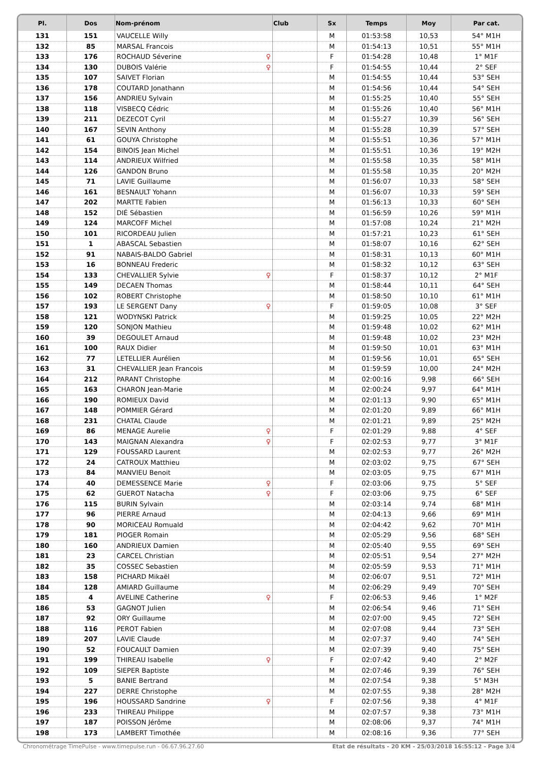| Pl. | Dos | Nom-prénom | Club | Sx | Temps | Moy | Par cat. |
| --- | --- | --- | --- | --- | --- | --- | --- |
| 131 | 151 | VAUCELLE Willy | | M | 01:53:58 | 10,53 | 54° M1H |
| 132 | 85 | MARSAL Francois | | M | 01:54:13 | 10,51 | 55° M1H |
| 133 | 176 | ROCHAUD Séverine ♀ | | F | 01:54:28 | 10,48 | 1° M1F |
| 134 | 130 | DUBOIS Valérie ♀ | | F | 01:54:55 | 10,44 | 2° SEF |
| 135 | 107 | SAIVET Florian | | M | 01:54:55 | 10,44 | 53° SEH |
| 136 | 178 | COUTARD Jonathann | | M | 01:54:56 | 10,44 | 54° SEH |
| 137 | 156 | ANDRIEU Sylvain | | M | 01:55:25 | 10,40 | 55° SEH |
| 138 | 118 | VISBECQ Cédric | | M | 01:55:26 | 10,40 | 56° M1H |
| 139 | 211 | DEZECOT Cyril | | M | 01:55:27 | 10,39 | 56° SEH |
| 140 | 167 | SEVIN Anthony | | M | 01:55:28 | 10,39 | 57° SEH |
| 141 | 61 | GOUYA Christophe | | M | 01:55:51 | 10,36 | 57° M1H |
| 142 | 154 | BINOIS Jean Michel | | M | 01:55:51 | 10,36 | 19° M2H |
| 143 | 114 | ANDRIEUX Wilfried | | M | 01:55:58 | 10,35 | 58° M1H |
| 144 | 126 | GANDON Bruno | | M | 01:55:58 | 10,35 | 20° M2H |
| 145 | 71 | LAVIE Guillaume | | M | 01:56:07 | 10,33 | 58° SEH |
| 146 | 161 | BESNAULT Yohann | | M | 01:56:07 | 10,33 | 59° SEH |
| 147 | 202 | MARTTE Fabien | | M | 01:56:13 | 10,33 | 60° SEH |
| 148 | 152 | DIÉ Sébastien | | M | 01:56:59 | 10,26 | 59° M1H |
| 149 | 124 | MARCOFF Michel | | M | 01:57:08 | 10,24 | 21° M2H |
| 150 | 101 | RICORDEAU Julien | | M | 01:57:21 | 10,23 | 61° SEH |
| 151 | 1 | ABASCAL Sebastien | | M | 01:58:07 | 10,16 | 62° SEH |
| 152 | 91 | NABAIS-BALDO Gabriel | | M | 01:58:31 | 10,13 | 60° M1H |
| 153 | 16 | BONNEAU Frederic | | M | 01:58:32 | 10,12 | 63° SEH |
| 154 | 133 | CHEVALLIER Sylvie ♀ | | F | 01:58:37 | 10,12 | 2° M1F |
| 155 | 149 | DECAEN Thomas | | M | 01:58:44 | 10,11 | 64° SEH |
| 156 | 102 | ROBERT Christophe | | M | 01:58:50 | 10,10 | 61° M1H |
| 157 | 193 | LE SERGENT Dany ♀ | | F | 01:59:05 | 10,08 | 3° SEF |
| 158 | 121 | WODYNSKI Patrick | | M | 01:59:25 | 10,05 | 22° M2H |
| 159 | 120 | SONJON Mathieu | | M | 01:59:48 | 10,02 | 62° M1H |
| 160 | 39 | DEGOULET Arnaud | | M | 01:59:48 | 10,02 | 23° M2H |
| 161 | 100 | RAUX Didier | | M | 01:59:50 | 10,01 | 63° M1H |
| 162 | 77 | LETELLIER Aurélien | | M | 01:59:56 | 10,01 | 65° SEH |
| 163 | 31 | CHEVALLIER Jean Francois | | M | 01:59:59 | 10,00 | 24° M2H |
| 164 | 212 | PARANT Christophe | | M | 02:00:16 | 9,98 | 66° SEH |
| 165 | 163 | CHARON Jean-Marie | | M | 02:00:24 | 9,97 | 64° M1H |
| 166 | 190 | ROMIEUX David | | M | 02:01:13 | 9,90 | 65° M1H |
| 167 | 148 | POMMIER Gérard | | M | 02:01:20 | 9,89 | 66° M1H |
| 168 | 231 | CHATAL Claude | | M | 02:01:21 | 9,89 | 25° M2H |
| 169 | 86 | MENAGE Aurelie ♀ | | F | 02:01:29 | 9,88 | 4° SEF |
| 170 | 143 | MAIGNAN Alexandra ♀ | | F | 02:02:53 | 9,77 | 3° M1F |
| 171 | 129 | FOUSSARD Laurent | | M | 02:02:53 | 9,77 | 26° M2H |
| 172 | 24 | CATROUX Matthieu | | M | 02:03:02 | 9,75 | 67° SEH |
| 173 | 84 | MANVIEU Benoit | | M | 02:03:05 | 9,75 | 67° M1H |
| 174 | 40 | DEMESSENCE Marie ♀ | | F | 02:03:06 | 9,75 | 5° SEF |
| 175 | 62 | GUEROT Natacha ♀ | | F | 02:03:06 | 9,75 | 6° SEF |
| 176 | 115 | BURIN Sylvain | | M | 02:03:14 | 9,74 | 68° M1H |
| 177 | 96 | PIERRE Arnaud | | M | 02:04:13 | 9,66 | 69° M1H |
| 178 | 90 | MORICEAU Romuald | | M | 02:04:42 | 9,62 | 70° M1H |
| 179 | 181 | PIOGER Romain | | M | 02:05:29 | 9,56 | 68° SEH |
| 180 | 160 | ANDRIEUX Damien | | M | 02:05:40 | 9,55 | 69° SEH |
| 181 | 23 | CARCEL Christian | | M | 02:05:51 | 9,54 | 27° M2H |
| 182 | 35 | COSSEC Sebastien | | M | 02:05:59 | 9,53 | 71° M1H |
| 183 | 158 | PICHARD Mikaël | | M | 02:06:07 | 9,51 | 72° M1H |
| 184 | 128 | AMIARD Guillaume | | M | 02:06:29 | 9,49 | 70° SEH |
| 185 | 4 | AVELINE Catherine ♀ | | F | 02:06:53 | 9,46 | 1° M2F |
| 186 | 53 | GAGNOT Julien | | M | 02:06:54 | 9,46 | 71° SEH |
| 187 | 92 | ORY Guillaume | | M | 02:07:00 | 9,45 | 72° SEH |
| 188 | 116 | PEROT Fabien | | M | 02:07:08 | 9,44 | 73° SEH |
| 189 | 207 | LAVIE Claude | | M | 02:07:37 | 9,40 | 74° SEH |
| 190 | 52 | FOUCAULT Damien | | M | 02:07:39 | 9,40 | 75° SEH |
| 191 | 199 | THIREAU Isabelle ♀ | | F | 02:07:42 | 9,40 | 2° M2F |
| 192 | 109 | SIEPER Baptiste | | M | 02:07:46 | 9,39 | 76° SEH |
| 193 | 5 | BANIE Bertrand | | M | 02:07:54 | 9,38 | 5° M3H |
| 194 | 227 | DERRE Christophe | | M | 02:07:55 | 9,38 | 28° M2H |
| 195 | 196 | HOUSSARD Sandrine ♀ | | F | 02:07:56 | 9,38 | 4° M1F |
| 196 | 233 | THIREAU Philippe | | M | 02:07:57 | 9,38 | 73° M1H |
| 197 | 187 | POISSON Jérôme | | M | 02:08:06 | 9,37 | 74° M1H |
| 198 | 173 | LAMBERT Timothée | | M | 02:08:16 | 9,36 | 77° SEH |
Chronométrage TimePulse - www.timepulse.run - 06.67.96.27.60 Etat de résultats - 20 KM - 25/03/2018 16:55:12 - Page 3/4